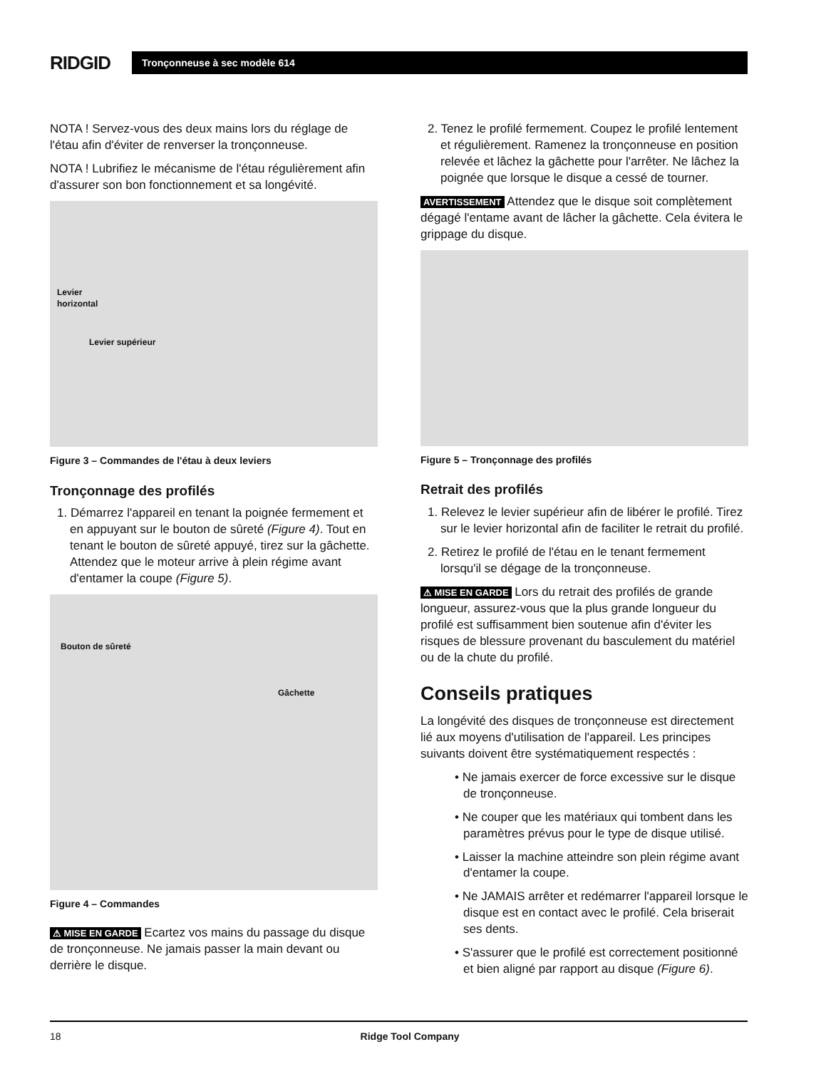RIDGID
Tronçonneuse à sec modèle 614
NOTA ! Servez-vous des deux mains lors du réglage de l'étau afin d'éviter de renverser la tronçonneuse.
NOTA ! Lubrifiez le mécanisme de l'étau régulièrement afin d'assurer son bon fonctionnement et sa longévité.
Levier
horizontal
Levier supérieur
Figure 3 – Commandes de l'étau à deux leviers
Tronçonnage des profilés
1. Démarrez l'appareil en tenant la poignée fermement et en appuyant sur le bouton de sûreté (Figure 4). Tout en tenant le bouton de sûreté appuyé, tirez sur la gâchette. Attendez que le moteur arrive à plein régime avant d'entamer la coupe (Figure 5).
Bouton de sûreté
Gâchette
Figure 4 – Commandes
⚠ MISE EN GARDE Ecartez vos mains du passage du disque de tronçonneuse. Ne jamais passer la main devant ou derrière le disque.
2. Tenez le profilé fermement. Coupez le profilé lentement et régulièrement. Ramenez la tronçonneuse en position relevée et lâchez la gâchette pour l'arrêter. Ne lâchez la poignée que lorsque le disque a cessé de tourner.
AVERTISSEMENT Attendez que le disque soit complètement dégagé l'entame avant de lâcher la gâchette. Cela évitera le grippage du disque.
Figure 5 – Tronçonnage des profilés
Retrait des profilés
1. Relevez le levier supérieur afin de libérer le profilé. Tirez sur le levier horizontal afin de faciliter le retrait du profilé.
2. Retirez le profilé de l'étau en le tenant fermement lorsqu'il se dégage de la tronçonneuse.
⚠ MISE EN GARDE Lors du retrait des profilés de grande longueur, assurez-vous que la plus grande longueur du profilé est suffisamment bien soutenue afin d'éviter les risques de blessure provenant du basculement du matériel ou de la chute du profilé.
Conseils pratiques
La longévité des disques de tronçonneuse est directement lié aux moyens d'utilisation de l'appareil. Les principes suivants doivent être systématiquement respectés :
• Ne jamais exercer de force excessive sur le disque de tronçonneuse.
• Ne couper que les matériaux qui tombent dans les paramètres prévus pour le type de disque utilisé.
• Laisser la machine atteindre son plein régime avant d'entamer la coupe.
• Ne JAMAIS arrêter et redémarrer l'appareil lorsque le disque est en contact avec le profilé. Cela briserait ses dents.
• S'assurer que le profilé est correctement positionné et bien aligné par rapport au disque (Figure 6).
18 Ridge Tool Company